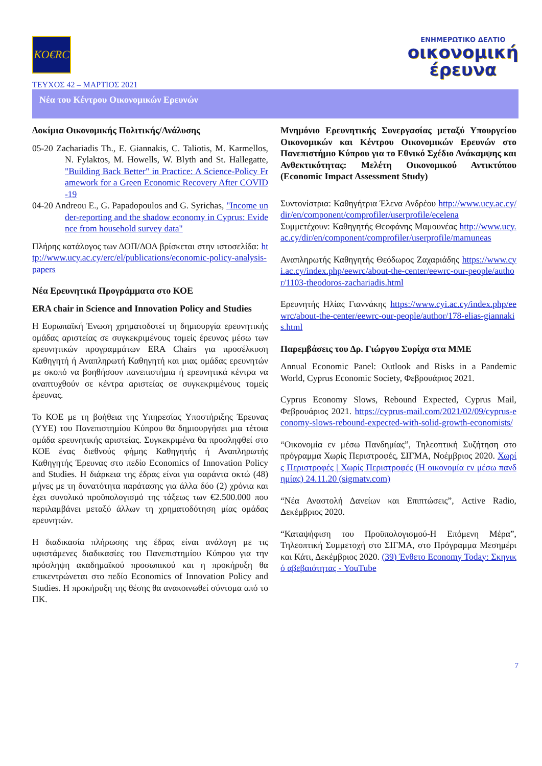KO€RC
ΕΝΗΜΕΡΩΤΙΚΟ ΔΕΛΤΙΟ
οικονομική
έρευνα
ΤΕΥΧΟΣ 42 – ΜΑΡΤΙΟΣ 2021
Νέα του Κέντρου Οικονομικών Ερευνών
Δοκίμια Οικονομικής Πολιτικής/Ανάλυσης
05-20 Zachariadis Th., E. Giannakis, C. Taliotis, M. Karmellos, N. Fylaktos, M. Howells, W. Blyth and St. Hallegatte, "Building Back Better" in Practice: A Science-Policy Framework for a Green Economic Recovery After COVID-19
04-20 Andreou E., G. Papadopoulos and G. Syrichas, "Income under-reporting and the shadow economy in Cyprus: Evidence from household survey data"
Πλήρης κατάλογος των ΔΟΠ/ΔΟΑ βρίσκεται στην ιστοσελίδα: http://www.ucy.ac.cy/erc/el/publications/economic-policy-analysis-papers
Νέα Ερευνητικά Προγράμματα στο ΚΟΕ
ERA chair in Science and Innovation Policy and Studies
Η Ευρωπαϊκή Ένωση χρηματοδοτεί τη δημιουργία ερευνητικής ομάδας αριστείας σε συγκεκριμένους τομείς έρευνας μέσω των ερευνητικών προγραμμάτων ERA Chairs για προσέλκυση Καθηγητή ή Αναπληρωτή Καθηγητή και μιας ομάδας ερευνητών με σκοπό να βοηθήσουν πανεπιστήμια ή ερευνητικά κέντρα να αναπτυχθούν σε κέντρα αριστείας σε συγκεκριμένους τομείς έρευνας.
Το ΚΟΕ με τη βοήθεια της Υπηρεσίας Υποστήριξης Έρευνας (ΥΥΕ) του Πανεπιστημίου Κύπρου θα δημιουργήσει μια τέτοια ομάδα ερευνητικής αριστείας. Συγκεκριμένα θα προσληφθεί στο ΚΟΕ ένας διεθνούς φήμης Καθηγητής ή Αναπληρωτής Καθηγητής Έρευνας στο πεδίο Economics of Innovation Policy and Studies. Η διάρκεια της έδρας είναι για σαράντα οκτώ (48) μήνες με τη δυνατότητα παράτασης για άλλα δύο (2) χρόνια και έχει συνολικό προϋπολογισμό της τάξεως των €2.500.000 που περιλαμβάνει μεταξύ άλλων τη χρηματοδότηση μίας ομάδας ερευνητών.
Η διαδικασία πλήρωσης της έδρας είναι ανάλογη με τις υφιστάμενες διαδικασίες του Πανεπιστημίου Κύπρου για την πρόσληψη ακαδημαϊκού προσωπικού και η προκήρυξη θα επικεντρώνεται στο πεδίο Economics of Innovation Policy and Studies. Η προκήρυξη της θέσης θα ανακοινωθεί σύντομα από το ΠΚ.
Μνημόνιο Ερευνητικής Συνεργασίας μεταξύ Υπουργείου Οικονομικών και Κέντρου Οικονομικών Ερευνών στο Πανεπιστήμιο Κύπρου για το Εθνικό Σχέδιο Ανάκαμψης και Ανθεκτικότητας: Μελέτη Οικονομικού Αντικτύπου (Economic Impact Assessment Study)
Συντονίστρια: Καθηγήτρια Έλενα Ανδρέου http://www.ucy.ac.cy/dir/en/component/comprofiler/userprofile/ecelena
Συμμετέχουν: Καθηγητής Θεοφάνης Μαμουνέας http://www.ucy.ac.cy/dir/en/component/comprofiler/userprofile/mamuneas
Αναπληρωτής Καθηγητής Θεόδωρος Ζαχαριάδης https://www.cyi.ac.cy/index.php/eewrc/about-the-center/eewrc-our-people/author/1103-theodoros-zachariadis.html
Ερευνητής Ηλίας Γιαννάκης https://www.cyi.ac.cy/index.php/eewrc/about-the-center/eewrc-our-people/author/178-elias-giannakis.html
Παρεμβάσεις του Δρ. Γιώργου Συρίχα στα ΜΜΕ
Annual Economic Panel: Outlook and Risks in a Pandemic World, Cyprus Economic Society, Φεβρουάριος 2021.
Cyprus Economy Slows, Rebound Expected, Cyprus Mail, Φεβρουάριος 2021. https://cyprus-mail.com/2021/02/09/cyprus-economy-slows-rebound-expected-with-solid-growth-economists/
“Οικονομία εν μέσω Πανδημίας”, Τηλεοπτική Συζήτηση στο πρόγραμμα Χωρίς Περιστροφές, ΣΙΓΜΑ, Νοέμβριος 2020. Χωρίς Περιστροφές | Χωρίς Περιστροφές (Η οικονομία εν μέσω πανδημίας) 24.11.20 (sigmatv.com)
“Νέα Αναστολή Δανείων και Επιπτώσεις”, Active Radio, Δεκέμβριος 2020.
“Καταψήφιση του Προϋπολογισμού-Η Επόμενη Μέρα”, Τηλεοπτική Συμμετοχή στο ΣΙΓΜΑ, στο Πρόγραμμα Μεσημέρι και Κάτι, Δεκέμβριος 2020. (39) Ένθετο Economy Today: Σκηνικό αβεβαιότητας - YouTube
7